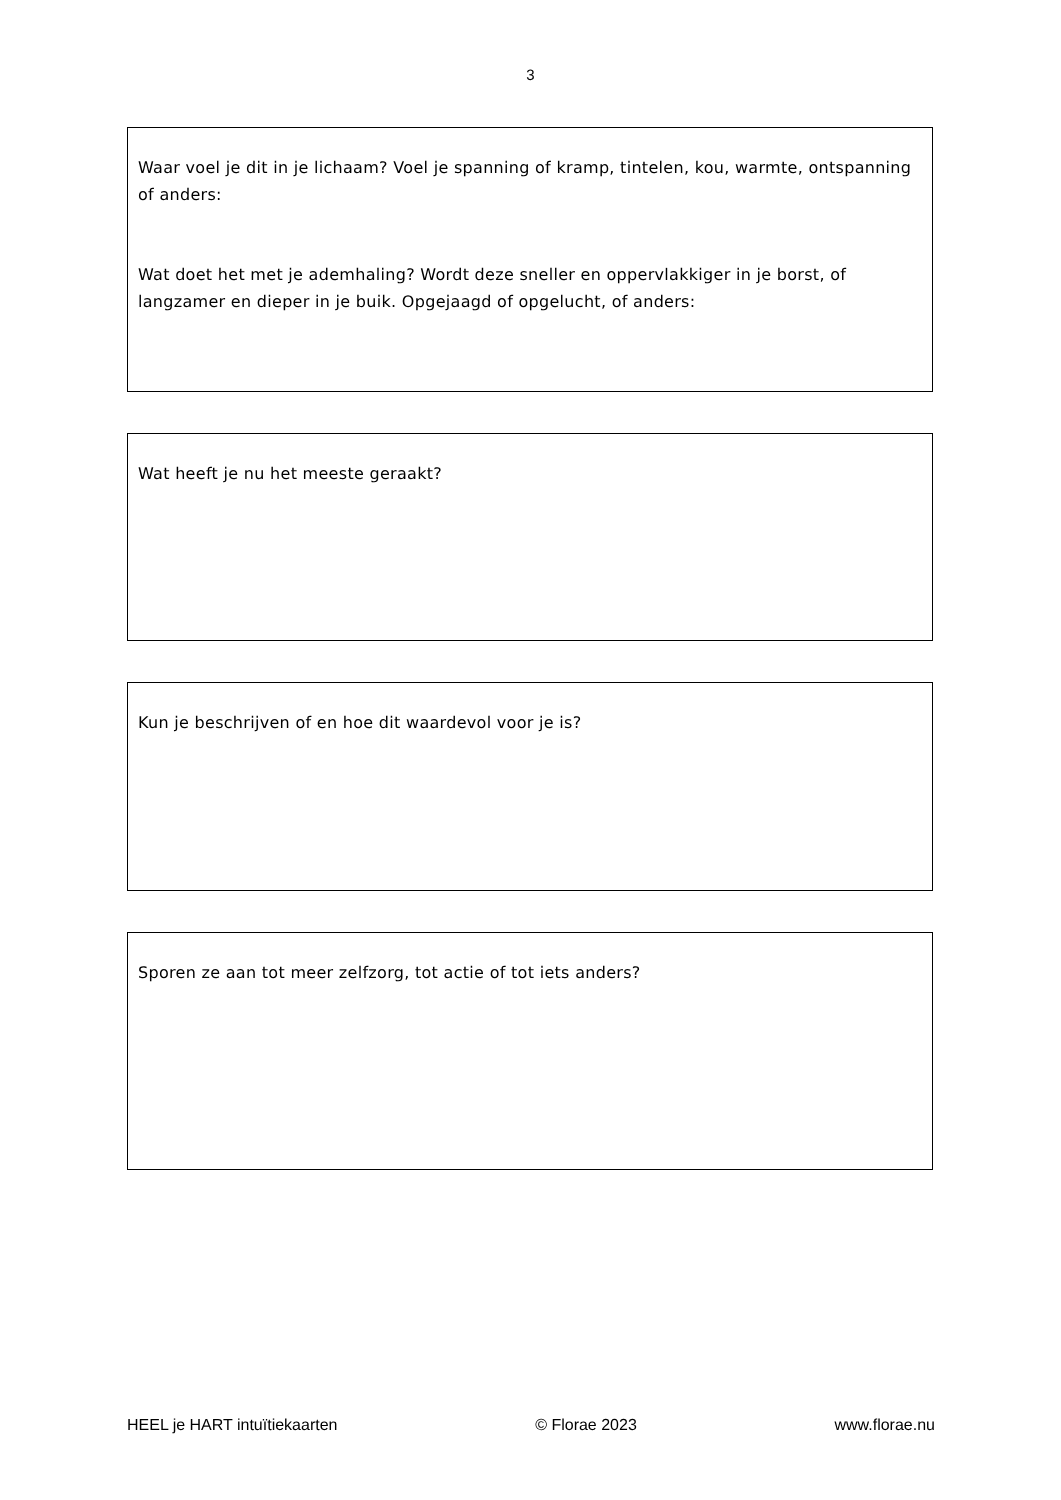3
Waar voel je dit in je lichaam? Voel je spanning of kramp, tintelen, kou, warmte, ontspanning of anders:
Wat doet het met je ademhaling? Wordt deze sneller en oppervlakkiger in je borst, of langzamer en dieper in je buik. Opgejaagd of opgelucht, of anders:
Wat heeft je nu het meeste geraakt?
Kun je beschrijven of en hoe dit waardevol voor je is?
Sporen ze aan tot meer zelfzorg, tot actie of tot iets anders?
HEEL je HART intuïtiekaarten © Florae 2023 www.florae.nu